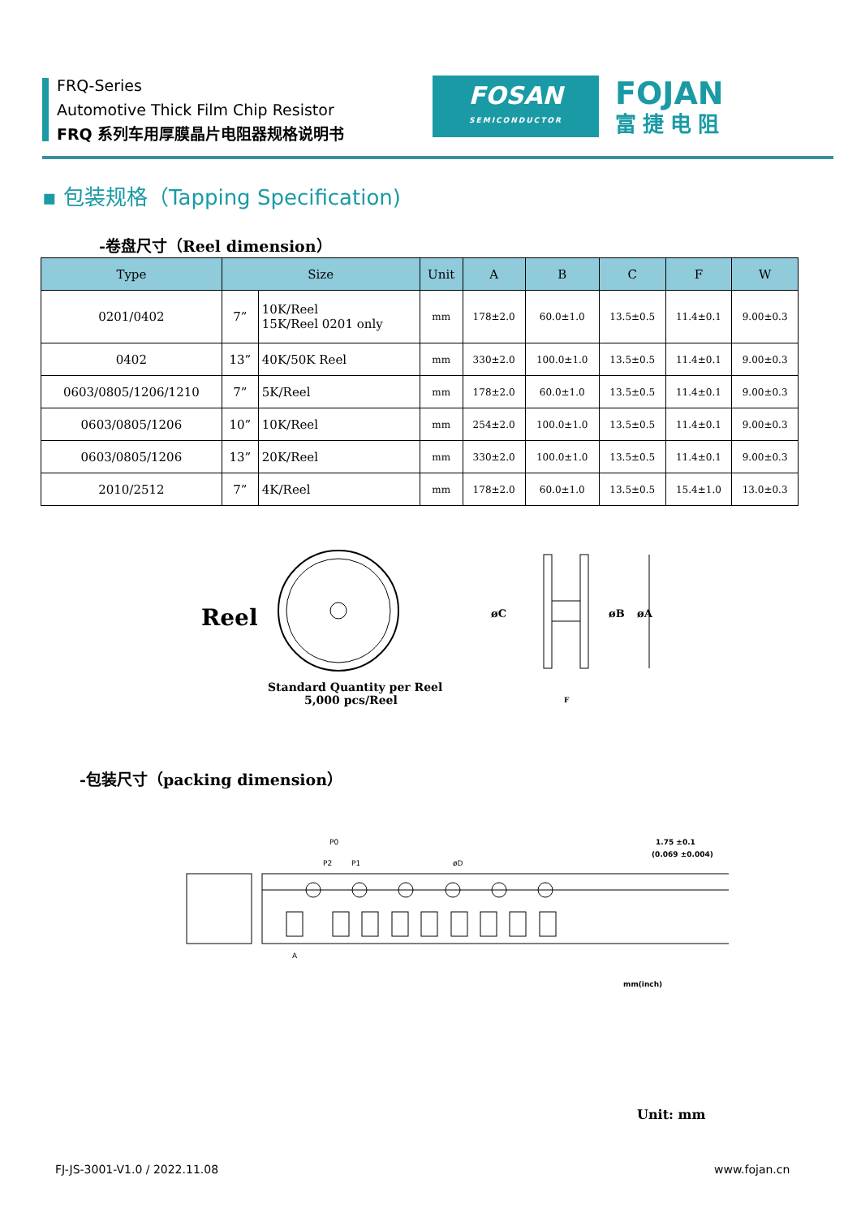FRQ-Series
Automotive Thick Film Chip Resistor
FRQ 系列车用厚膜晶片电阻器规格说明书
FOSAN
SEMICONDUCTOR
FOJAN
富捷电阻
▪ 包装规格（Tapping Specification)
-卷盘尺寸（Reel dimension）
| Type | Size | | Unit | A | B | C | F | W |
| --- | --- | --- | --- | --- | --- | --- | --- | --- |
| 0201/0402 | 7” | 10K/Reel 15K/Reel 0201 only | mm | 178±2.0 | 60.0±1.0 | 13.5±0.5 | 11.4±0.1 | 9.00±0.3 |
| 0402 | 13” | 40K/50K Reel | mm | 330±2.0 | 100.0±1.0 | 13.5±0.5 | 11.4±0.1 | 9.00±0.3 |
| 0603/0805/1206/1210 | 7” | 5K/Reel | mm | 178±2.0 | 60.0±1.0 | 13.5±0.5 | 11.4±0.1 | 9.00±0.3 |
| 0603/0805/1206 | 10” | 10K/Reel | mm | 254±2.0 | 100.0±1.0 | 13.5±0.5 | 11.4±0.1 | 9.00±0.3 |
| 0603/0805/1206 | 13” | 20K/Reel | mm | 330±2.0 | 100.0±1.0 | 13.5±0.5 | 11.4±0.1 | 9.00±0.3 |
| 2010/2512 | 7” | 4K/Reel | mm | 178±2.0 | 60.0±1.0 | 13.5±0.5 | 15.4±1.0 | 13.0±0.3 |
Reel
Standard Quantity per Reel
5,000 pcs/Reel
øC
øA
øB
F
-包装尺寸（packing dimension）
P0
P2
P1
øD
1.75 ±0.1
(0.069 ±0.004)
A
mm(inch)
Unit: mm
FJ-JS-3001-V1.0 / 2022.11.08 www.fojan.cn